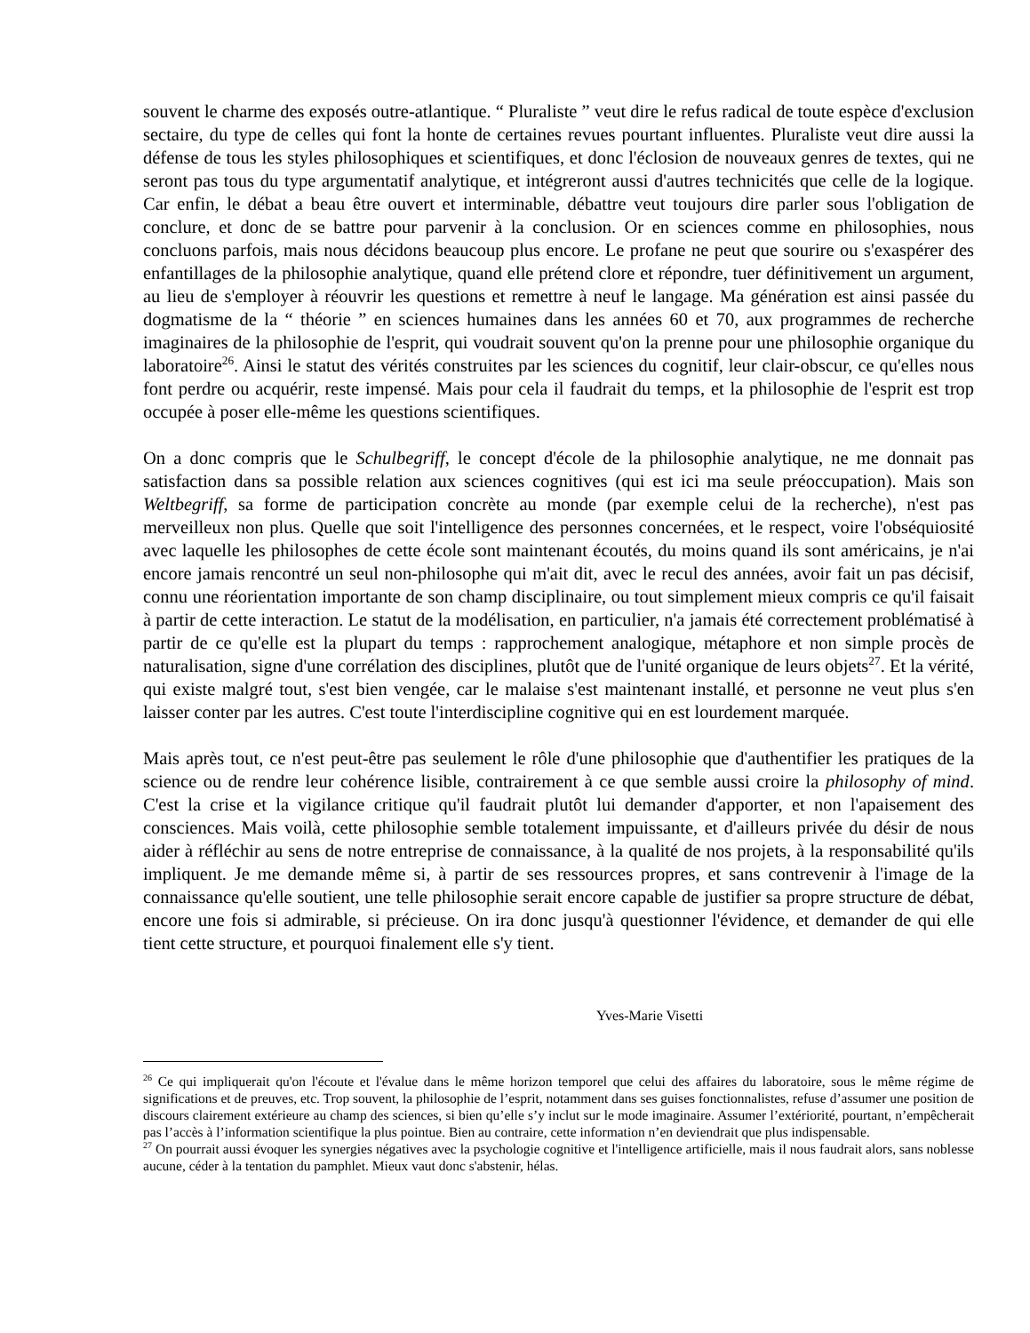souvent le charme des exposés outre-atlantique. “ Pluraliste ” veut dire le refus radical de toute espèce d'exclusion sectaire, du type de celles qui font la honte de certaines revues pourtant influentes. Pluraliste veut dire aussi la défense de tous les styles philosophiques et scientifiques, et donc l'éclosion de nouveaux genres de textes, qui ne seront pas tous du type argumentatif analytique, et intégreront aussi d'autres technicités que celle de la logique. Car enfin, le débat a beau être ouvert et interminable, débattre veut toujours dire parler sous l'obligation de conclure, et donc de se battre pour parvenir à la conclusion. Or en sciences comme en philosophies, nous concluons parfois, mais nous décidons beaucoup plus encore. Le profane ne peut que sourire ou s'exaspérer des enfantillages de la philosophie analytique, quand elle prétend clore et répondre, tuer définitivement un argument, au lieu de s'employer à réouvrir les questions et remettre à neuf le langage. Ma génération est ainsi passée du dogmatisme de la “ théorie ” en sciences humaines dans les années 60 et 70, aux programmes de recherche imaginaires de la philosophie de l'esprit, qui voudrait souvent qu'on la prenne pour une philosophie organique du laboratoire<sup>26</sup>. Ainsi le statut des vérités construites par les sciences du cognitif, leur clair-obscur, ce qu'elles nous font perdre ou acquérir, reste impensé. Mais pour cela il faudrait du temps, et la philosophie de l'esprit est trop occupée à poser elle-même les questions scientifiques.
On a donc compris que le Schulbegriff, le concept d'école de la philosophie analytique, ne me donnait pas satisfaction dans sa possible relation aux sciences cognitives (qui est ici ma seule préoccupation). Mais son Weltbegriff, sa forme de participation concrète au monde (par exemple celui de la recherche), n'est pas merveilleux non plus. Quelle que soit l'intelligence des personnes concernées, et le respect, voire l'obséquiosité avec laquelle les philosophes de cette école sont maintenant écoutés, du moins quand ils sont américains, je n'ai encore jamais rencontré un seul non-philosophe qui m'ait dit, avec le recul des années, avoir fait un pas décisif, connu une réorientation importante de son champ disciplinaire, ou tout simplement mieux compris ce qu'il faisait à partir de cette interaction. Le statut de la modélisation, en particulier, n'a jamais été correctement problématisé à partir de ce qu'elle est la plupart du temps : rapprochement analogique, métaphore et non simple procès de naturalisation, signe d'une corrélation des disciplines, plutôt que de l'unité organique de leurs objets<sup>27</sup>. Et la vérité, qui existe malgré tout, s'est bien vengée, car le malaise s'est maintenant installé, et personne ne veut plus s'en laisser conter par les autres. C'est toute l'interdiscipline cognitive qui en est lourdement marquée.
Mais après tout, ce n'est peut-être pas seulement le rôle d'une philosophie que d'authentifier les pratiques de la science ou de rendre leur cohérence lisible, contrairement à ce que semble aussi croire la philosophy of mind. C'est la crise et la vigilance critique qu'il faudrait plutôt lui demander d'apporter, et non l'apaisement des consciences. Mais voilà, cette philosophie semble totalement impuissante, et d'ailleurs privée du désir de nous aider à réfléchir au sens de notre entreprise de connaissance, à la qualité de nos projets, à la responsabilité qu'ils impliquent. Je me demande même si, à partir de ses ressources propres, et sans contrevenir à l'image de la connaissance qu'elle soutient, une telle philosophie serait encore capable de justifier sa propre structure de débat, encore une fois si admirable, si précieuse. On ira donc jusqu'à questionner l'évidence, et demander de qui elle tient cette structure, et pourquoi finalement elle s'y tient.
Yves-Marie Visetti
<sup>26</sup> Ce qui impliquerait qu'on l'écoute et l'évalue dans le même horizon temporel que celui des affaires du laboratoire, sous le même régime de significations et de preuves, etc. Trop souvent, la philosophie de l’esprit, notamment dans ses guises fonctionnalistes, refuse d’assumer une position de discours clairement extérieure au champ des sciences, si bien qu’elle s’y inclut sur le mode imaginaire. Assumer l’extériorité, pourtant, n’empêcherait pas l’accès à l’information scientifique la plus pointue. Bien au contraire, cette information n’en deviendrait que plus indispensable.
<sup>27</sup> On pourrait aussi évoquer les synergies négatives avec la psychologie cognitive et l'intelligence artificielle, mais il nous faudrait alors, sans noblesse aucune, céder à la tentation du pamphlet. Mieux vaut donc s'abstenir, hélas.